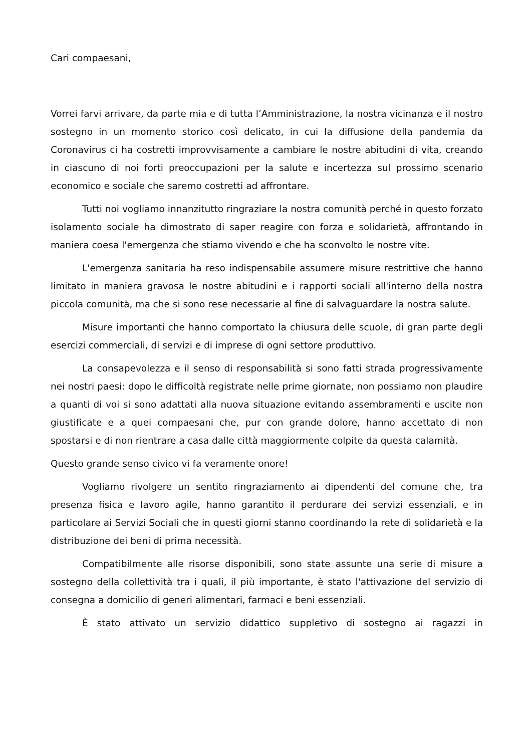Cari compaesani,
Vorrei farvi arrivare, da parte mia e di tutta l’Amministrazione, la nostra vicinanza e il nostro sostegno in un momento storico così delicato, in cui la diffusione della pandemia da Coronavirus ci ha costretti improvvisamente a cambiare le nostre abitudini di vita, creando in ciascuno di noi forti preoccupazioni per la salute e incertezza sul prossimo scenario economico e sociale che saremo costretti ad affrontare.
Tutti noi vogliamo innanzitutto ringraziare la nostra comunità perché in questo forzato isolamento sociale ha dimostrato di saper reagire con forza e solidarietà, affrontando in maniera coesa l'emergenza che stiamo vivendo e che ha sconvolto le nostre vite.
L'emergenza sanitaria ha reso indispensabile assumere misure restrittive che hanno limitato in maniera gravosa le nostre abitudini e i rapporti sociali all'interno della nostra piccola comunità, ma che si sono rese necessarie al fine di salvaguardare la nostra salute.
Misure importanti che hanno comportato la chiusura delle scuole, di gran parte degli esercizi commerciali, di servizi e di imprese di ogni settore produttivo.
La consapevolezza e il senso di responsabilità si sono fatti strada progressivamente nei nostri paesi: dopo le difficoltà registrate nelle prime giornate, non possiamo non plaudire a quanti di voi si sono adattati alla nuova situazione evitando assembramenti e uscite non giustificate e a quei compaesani che, pur con grande dolore, hanno accettato di non spostarsi e di non rientrare a casa dalle città maggiormente colpite da questa calamità.
Questo grande senso civico vi fa veramente onore!
Vogliamo rivolgere un sentito ringraziamento ai dipendenti del comune che, tra presenza fisica e lavoro agile, hanno garantito il perdurare dei servizi essenziali, e in particolare ai Servizi Sociali che in questi giorni stanno coordinando la rete di solidarietà e la distribuzione dei beni di prima necessità.
Compatibilmente alle risorse disponibili, sono state assunte una serie di misure a sostegno della collettività tra i quali, il più importante, è stato l'attivazione del servizio di consegna a domicilio di generi alimentari, farmaci e beni essenziali.
È stato attivato un servizio didattico suppletivo di sostegno ai ragazzi in